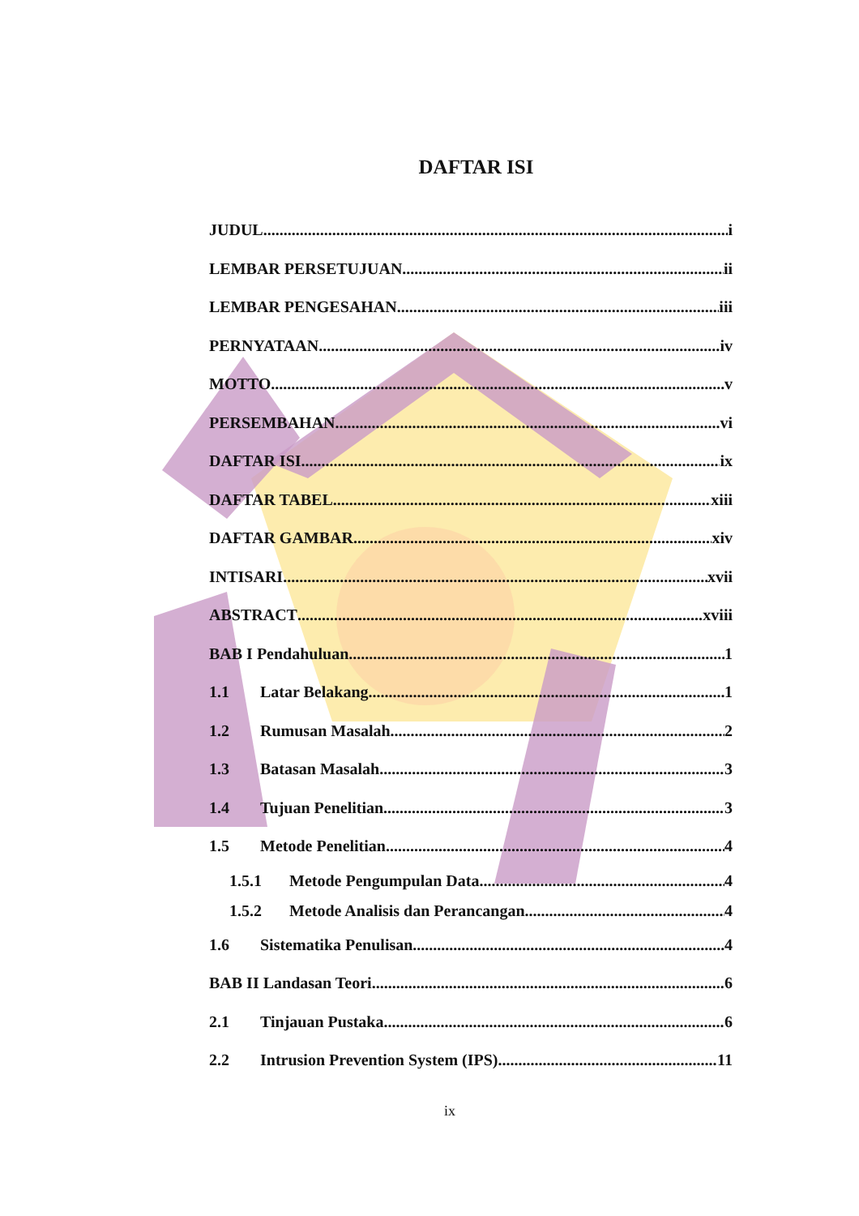DAFTAR ISI
JUDUL i
LEMBAR PERSETUJUAN ii
LEMBAR PENGESAHAN iii
PERNYATAAN iv
MOTTO v
PERSEMBAHAN vi
DAFTAR ISI ix
DAFTAR TABEL xiii
DAFTAR GAMBAR xiv
INTISARI xvii
ABSTRACT xviii
BAB I Pendahuluan 1
1.1 Latar Belakang 1
1.2 Rumusan Masalah 2
1.3 Batasan Masalah 3
1.4 Tujuan Penelitian 3
1.5 Metode Penelitian 4
1.5.1 Metode Pengumpulan Data 4
1.5.2 Metode Analisis dan Perancangan 4
1.6 Sistematika Penulisan 4
BAB II Landasan Teori 6
2.1 Tinjauan Pustaka 6
2.2 Intrusion Prevention System (IPS) 11
ix